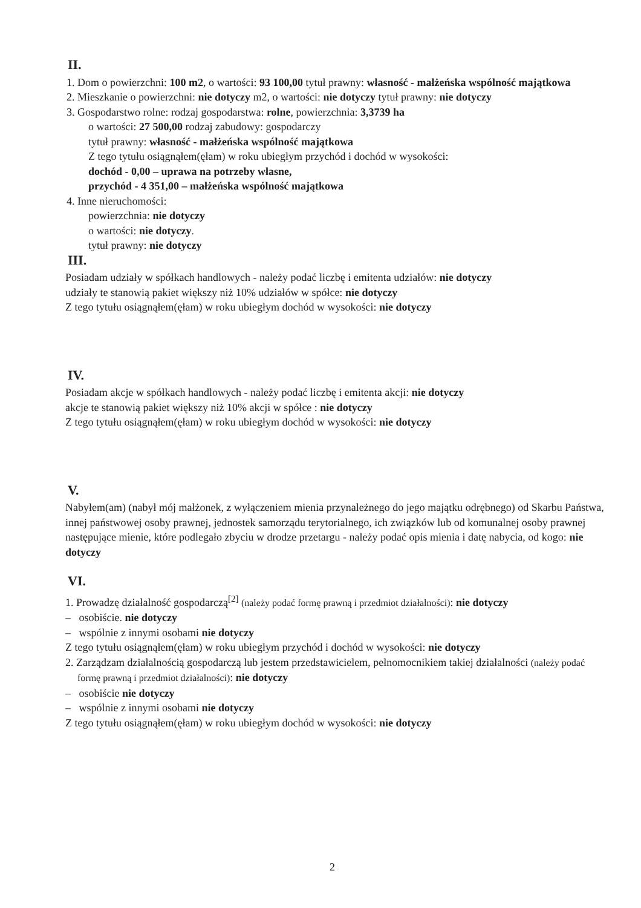II.
1. Dom o powierzchni: 100 m2, o wartości: 93 100,00 tytuł prawny: własność - małżeńska wspólność majątkowa
2. Mieszkanie o powierzchni: nie dotyczy m2, o wartości: nie dotyczy tytuł prawny: nie dotyczy
3. Gospodarstwo rolne: rodzaj gospodarstwa: rolne, powierzchnia: 3,3739 ha
o wartości: 27 500,00 rodzaj zabudowy: gospodarczy
tytuł prawny: własność - małżeńska wspólność majątkowa
Z tego tytułu osiągnąłem(ęłam) w roku ubiegłym przychód i dochód w wysokości:
dochód - 0,00 – uprawa na potrzeby własne,
przychód - 4 351,00 – małżeńska wspólność majątkowa
4. Inne nieruchomości:
powierzchnia: nie dotyczy
o wartości: nie dotyczy.
tytuł prawny: nie dotyczy
III.
Posiadam udziały w spółkach handlowych - należy podać liczbę i emitenta udziałów: nie dotyczy
udziały te stanowią pakiet większy niż 10% udziałów w spółce: nie dotyczy
Z tego tytułu osiągnąłem(ęłam) w roku ubiegłym dochód w wysokości: nie dotyczy
IV.
Posiadam akcje w spółkach handlowych - należy podać liczbę i emitenta akcji: nie dotyczy
akcje te stanowią pakiet większy niż 10% akcji w spółce : nie dotyczy
Z tego tytułu osiągnąłem(ęłam) w roku ubiegłym dochód w wysokości: nie dotyczy
V.
Nabyłem(am) (nabył mój małżonek, z wyłączeniem mienia przynależnego do jego majątku odrębnego) od Skarbu Państwa, innej państwowej osoby prawnej, jednostek samorządu terytorialnego, ich związków lub od komunalnej osoby prawnej następujące mienie, które podlegało zbyciu w drodze przetargu - należy podać opis mienia i datę nabycia, od kogo: nie dotyczy
VI.
1. Prowadzę działalność gospodarczą<sup>[2]</sup> (należy podać formę prawną i przedmiot działalności): nie dotyczy
– osobiście. nie dotyczy
– wspólnie z innymi osobami nie dotyczy
Z tego tytułu osiągnąłem(ęłam) w roku ubiegłym przychód i dochód w wysokości: nie dotyczy
2. Zarządzam działalnością gospodarczą lub jestem przedstawicielem, pełnomocnikiem takiej działalności (należy podać formę prawną i przedmiot działalności): nie dotyczy
– osobiście nie dotyczy
– wspólnie z innymi osobami nie dotyczy
Z tego tytułu osiągnąłem(ęłam) w roku ubiegłym dochód w wysokości: nie dotyczy
2